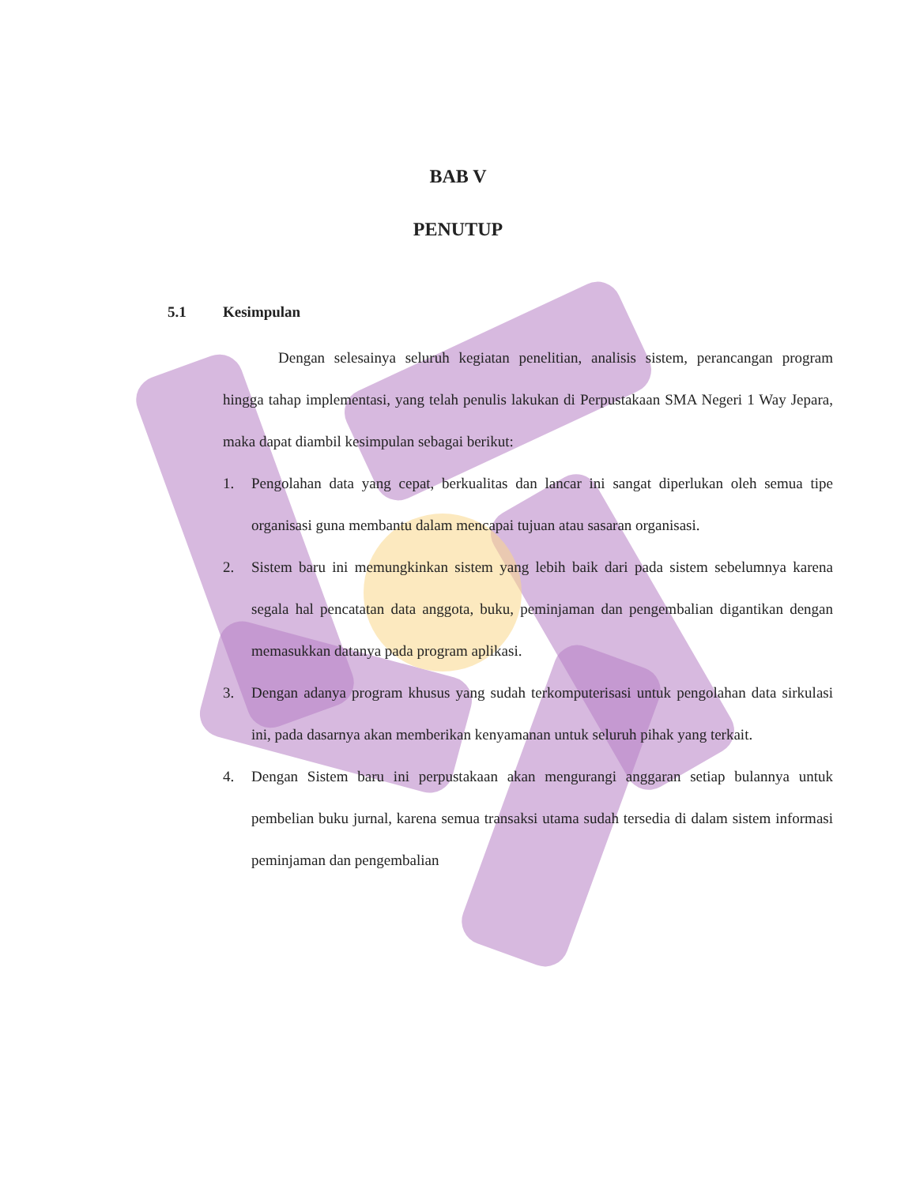BAB V
PENUTUP
5.1 Kesimpulan
Dengan selesainya seluruh kegiatan penelitian, analisis sistem, perancangan program hingga tahap implementasi, yang telah penulis lakukan di Perpustakaan SMA Negeri 1 Way Jepara, maka dapat diambil kesimpulan sebagai berikut:
1. Pengolahan data yang cepat, berkualitas dan lancar ini sangat diperlukan oleh semua tipe organisasi guna membantu dalam mencapai tujuan atau sasaran organisasi.
2. Sistem baru ini memungkinkan sistem yang lebih baik dari pada sistem sebelumnya karena segala hal pencatatan data anggota, buku, peminjaman dan pengembalian digantikan dengan memasukkan datanya pada program aplikasi.
3. Dengan adanya program khusus yang sudah terkomputerisasi untuk pengolahan data sirkulasi ini, pada dasarnya akan memberikan kenyamanan untuk seluruh pihak yang terkait.
4. Dengan Sistem baru ini perpustakaan akan mengurangi anggaran setiap bulannya untuk pembelian buku jurnal, karena semua transaksi utama sudah tersedia di dalam sistem informasi peminjaman dan pengembalian